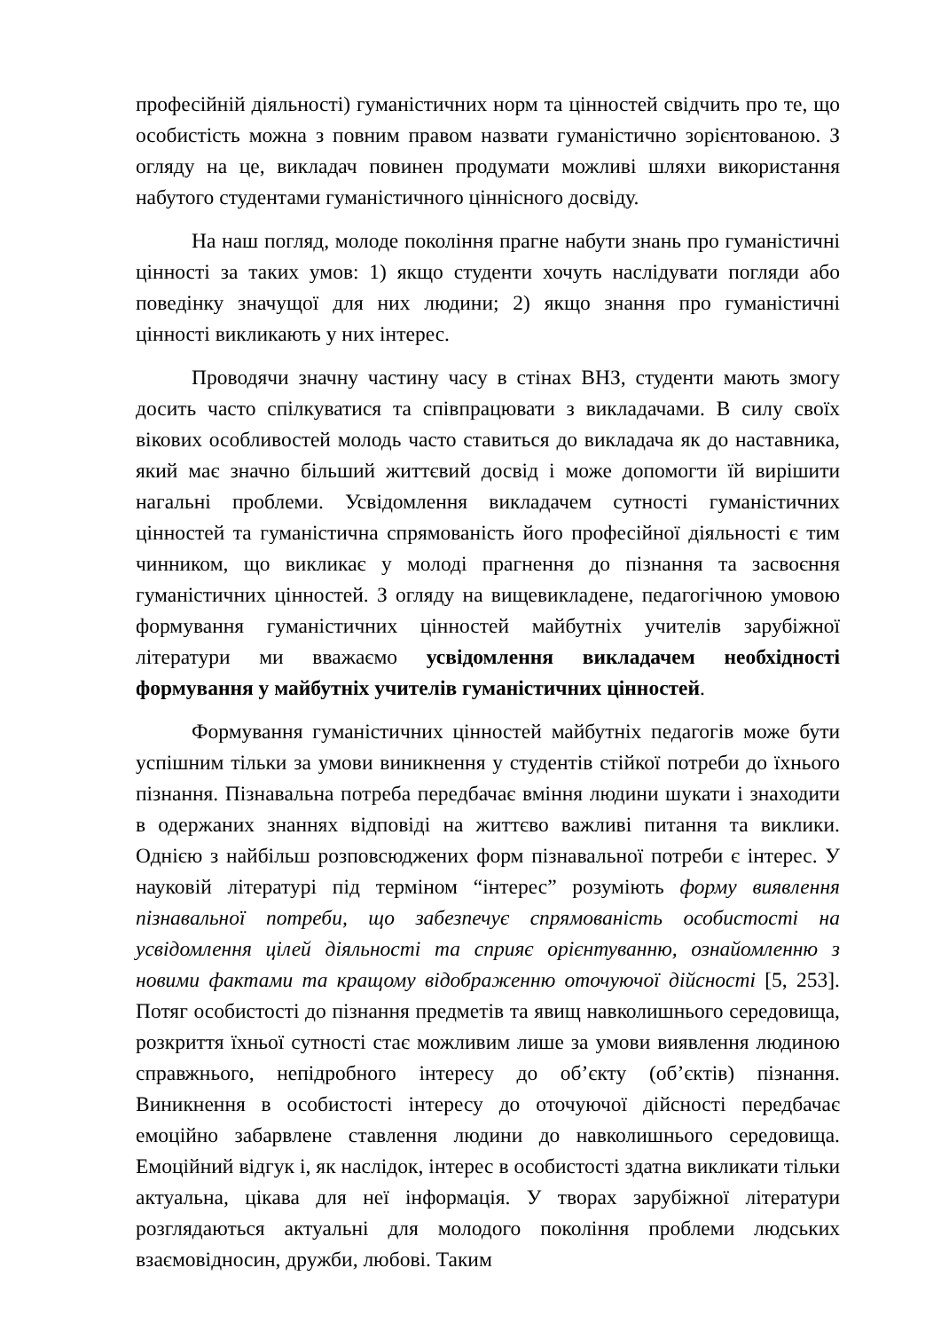професійній діяльності) гуманістичних норм та цінностей свідчить про те, що особистість можна з повним правом назвати гуманістично зорієнтованою. З огляду на це, викладач повинен продумати можливі шляхи використання набутого студентами гуманістичного ціннісного досвіду.
На наш погляд, молоде покоління прагне набути знань про гуманістичні цінності за таких умов: 1) якщо студенти хочуть наслідувати погляди або поведінку значущої для них людини; 2) якщо знання про гуманістичні цінності викликають у них інтерес.
Проводячи значну частину часу в стінах ВНЗ, студенти мають змогу досить часто спілкуватися та співпрацювати з викладачами. В силу своїх вікових особливостей молодь часто ставиться до викладача як до наставника, який має значно більший життєвий досвід і може допомогти їй вирішити нагальні проблеми. Усвідомлення викладачем сутності гуманістичних цінностей та гуманістична спрямованість його професійної діяльності є тим чинником, що викликає у молоді прагнення до пізнання та засвоєння гуманістичних цінностей. З огляду на вищевикладене, педагогічною умовою формування гуманістичних цінностей майбутніх учителів зарубіжної літератури ми вважаємо усвідомлення викладачем необхідності формування у майбутніх учителів гуманістичних цінностей.
Формування гуманістичних цінностей майбутніх педагогів може бути успішним тільки за умови виникнення у студентів стійкої потреби до їхнього пізнання. Пізнавальна потреба передбачає вміння людини шукати і знаходити в одержаних знаннях відповіді на життєво важливі питання та виклики. Однією з найбільш розповсюджених форм пізнавальної потреби є інтерес. У науковій літературі під терміном “інтерес” розуміють форму виявлення пізнавальної потреби, що забезпечує спрямованість особистості на усвідомлення цілей діяльності та сприяє орієнтуванню, ознайомленню з новими фактами та кращому відображенню оточуючої дійсності [5, 253]. Потяг особистості до пізнання предметів та явищ навколишнього середовища, розкриття їхньої сутності стає можливим лише за умови виявлення людиною справжнього, непідробного інтересу до об’єкту (об’єктів) пізнання. Виникнення в особистості інтересу до оточуючої дійсності передбачає емоційно забарвлене ставлення людини до навколишнього середовища. Емоційний відгук і, як наслідок, інтерес в особистості здатна викликати тільки актуальна, цікава для неї інформація. У творах зарубіжної літератури розглядаються актуальні для молодого покоління проблеми людських взаємовідносин, дружби, любові. Таким